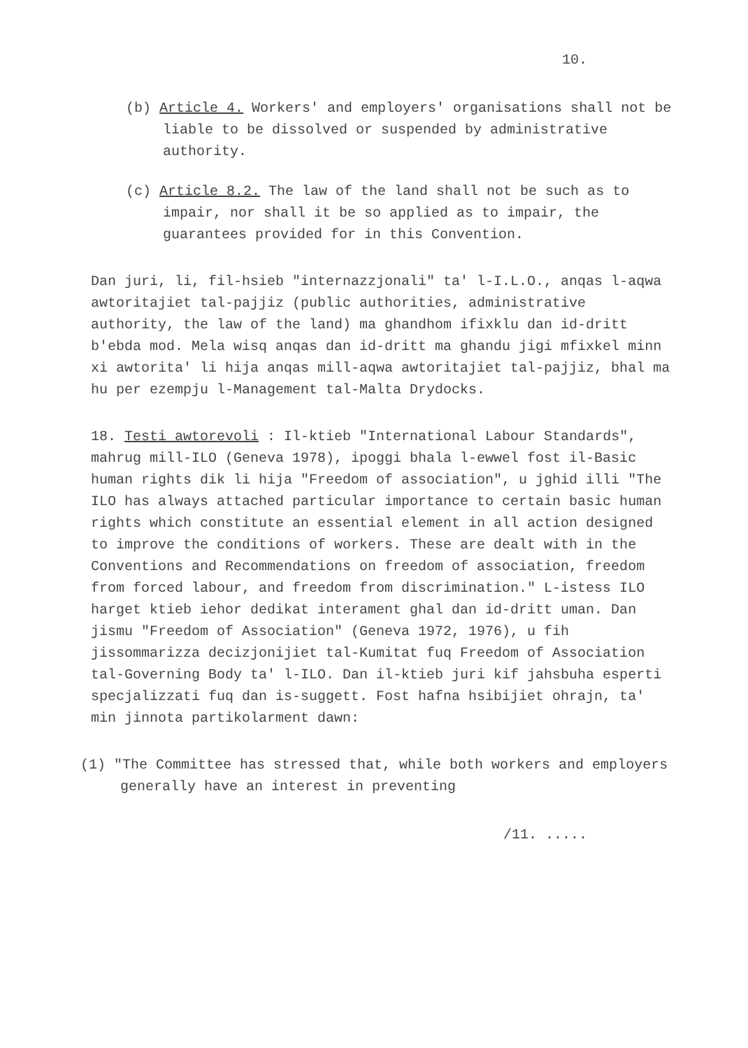10.
(b) Article 4. Workers' and employers' organisations shall not be liable to be dissolved or suspended by administrative authority.
(c) Article 8.2. The law of the land shall not be such as to impair, nor shall it be so applied as to impair, the guarantees provided for in this Convention.
Dan juri, li, fil-hsieb "internazzjonali" ta' l-I.L.O., anqas l-aqwa awtoritajiet tal-pajjiz (public authorities, administrative authority, the law of the land) ma ghandhom ifixklu dan id-dritt b'ebda mod. Mela wisq anqas dan id-dritt ma ghandu jigi mfixkel minn xi awtorita' li hija anqas mill-aqwa awtoritajiet tal-pajjiz, bhal ma hu per ezempju l-Management tal-Malta Drydocks.
18. Testi awtorevoli : Il-ktieb "International Labour Standards", mahrug mill-ILO (Geneva 1978), ipoggi bhala l-ewwel fost il-Basic human rights dik li hija "Freedom of association", u jghid illi "The ILO has always attached particular importance to certain basic human rights which constitute an essential element in all action designed to improve the conditions of workers. These are dealt with in the Conventions and Recommendations on freedom of association, freedom from forced labour, and freedom from discrimination." L-istess ILO harget ktieb iehor dedikat interament ghal dan id-dritt uman. Dan jismu "Freedom of Association" (Geneva 1972, 1976), u fih jissommarizza decizjonijiet tal-Kumitat fuq Freedom of Association tal-Governing Body ta' l-ILO. Dan il-ktieb juri kif jahsbuha esperti specjalizzati fuq dan is-suggett. Fost hafna hsibijiet ohrajn, ta' min jinnota partikolarment dawn:
(1) "The Committee has stressed that, while both workers and employers generally have an interest in preventing
/11. .....